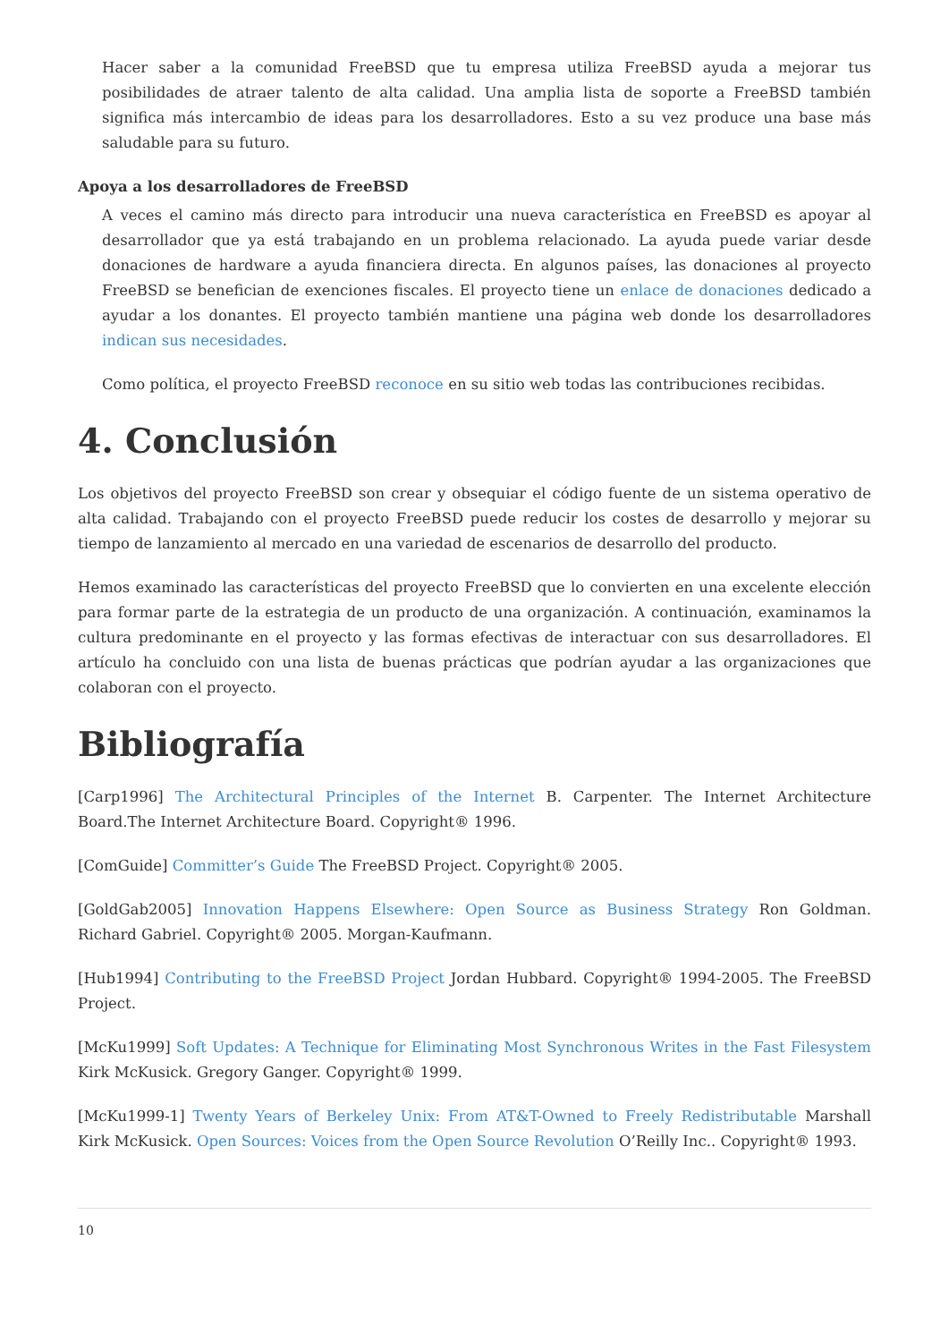Hacer saber a la comunidad FreeBSD que tu empresa utiliza FreeBSD ayuda a mejorar tus posibilidades de atraer talento de alta calidad. Una amplia lista de soporte a FreeBSD también significa más intercambio de ideas para los desarrolladores. Esto a su vez produce una base más saludable para su futuro.
Apoya a los desarrolladores de FreeBSD
A veces el camino más directo para introducir una nueva característica en FreeBSD es apoyar al desarrollador que ya está trabajando en un problema relacionado. La ayuda puede variar desde donaciones de hardware a ayuda financiera directa. En algunos países, las donaciones al proyecto FreeBSD se benefician de exenciones fiscales. El proyecto tiene un enlace de donaciones dedicado a ayudar a los donantes. El proyecto también mantiene una página web donde los desarrolladores indican sus necesidades.
Como política, el proyecto FreeBSD reconoce en su sitio web todas las contribuciones recibidas.
4. Conclusión
Los objetivos del proyecto FreeBSD son crear y obsequiar el código fuente de un sistema operativo de alta calidad. Trabajando con el proyecto FreeBSD puede reducir los costes de desarrollo y mejorar su tiempo de lanzamiento al mercado en una variedad de escenarios de desarrollo del producto.
Hemos examinado las características del proyecto FreeBSD que lo convierten en una excelente elección para formar parte de la estrategia de un producto de una organización. A continuación, examinamos la cultura predominante en el proyecto y las formas efectivas de interactuar con sus desarrolladores. El artículo ha concluido con una lista de buenas prácticas que podrían ayudar a las organizaciones que colaboran con el proyecto.
Bibliografía
[Carp1996] The Architectural Principles of the Internet B. Carpenter. The Internet Architecture Board.The Internet Architecture Board. Copyright® 1996.
[ComGuide] Committer’s Guide The FreeBSD Project. Copyright® 2005.
[GoldGab2005] Innovation Happens Elsewhere: Open Source as Business Strategy Ron Goldman. Richard Gabriel. Copyright® 2005. Morgan-Kaufmann.
[Hub1994] Contributing to the FreeBSD Project Jordan Hubbard. Copyright® 1994-2005. The FreeBSD Project.
[McKu1999] Soft Updates: A Technique for Eliminating Most Synchronous Writes in the Fast Filesystem Kirk McKusick. Gregory Ganger. Copyright® 1999.
[McKu1999-1] Twenty Years of Berkeley Unix: From AT&T-Owned to Freely Redistributable Marshall Kirk McKusick. Open Sources: Voices from the Open Source Revolution O’Reilly Inc.. Copyright® 1993.
10